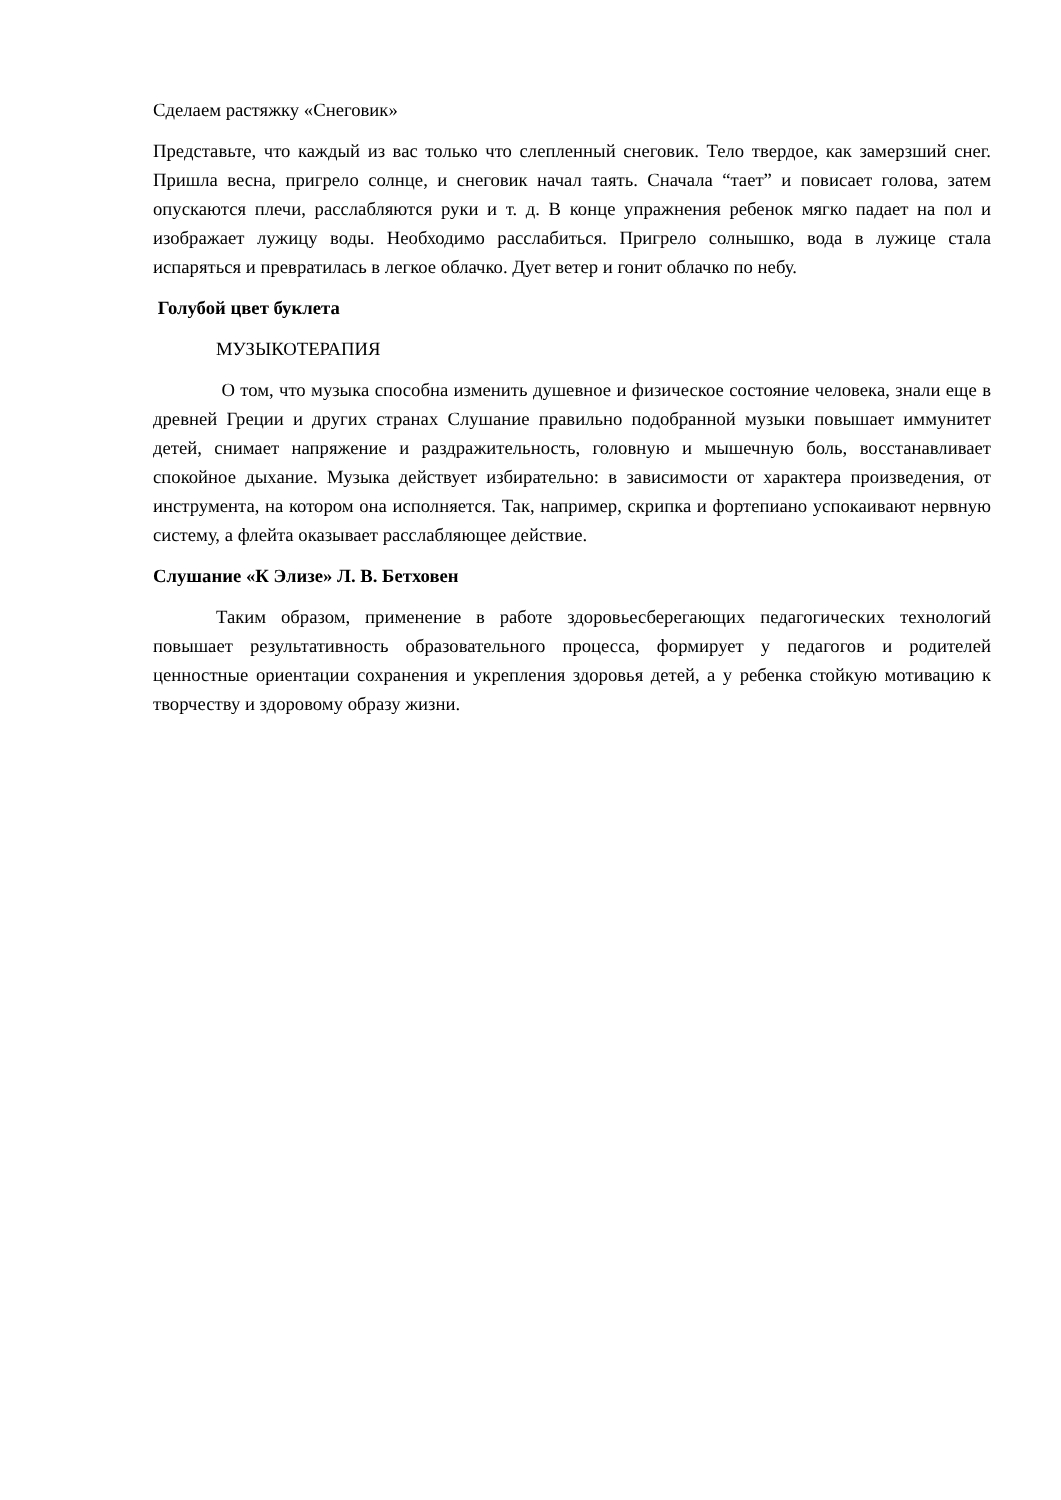Сделаем растяжку «Снеговик»
Представьте, что каждый из вас только что слепленный снеговик. Тело твердое, как замерзший снег. Пришла весна, пригрело солнце, и снеговик начал таять. Сначала “тает” и повисает голова, затем опускаются плечи, расслабляются руки и т. д. В конце упражнения ребенок мягко падает на пол и изображает лужицу воды. Необходимо расслабиться. Пригрело солнышко, вода в лужице стала испаряться и превратилась в легкое облачко. Дует ветер и гонит облачко по небу.
Голубой цвет буклета
МУЗЫКОТЕРАПИЯ
О том, что музыка способна изменить душевное и физическое состояние человека, знали еще в древней Греции и других странах Слушание правильно подобранной музыки повышает иммунитет детей, снимает напряжение и раздражительность, головную и мышечную боль, восстанавливает спокойное дыхание. Музыка действует избирательно: в зависимости от характера произведения, от инструмента, на котором она исполняется. Так, например, скрипка и фортепиано успокаивают нервную систему, а флейта оказывает расслабляющее действие.
Слушание «К Элизе» Л. В. Бетховен
Таким образом, применение в работе здоровьесберегающих педагогических технологий повышает результативность образовательного процесса, формирует у педагогов и родителей ценностные ориентации сохранения и укрепления здоровья детей, а у ребенка стойкую мотивацию к творчеству и здоровому образу жизни.